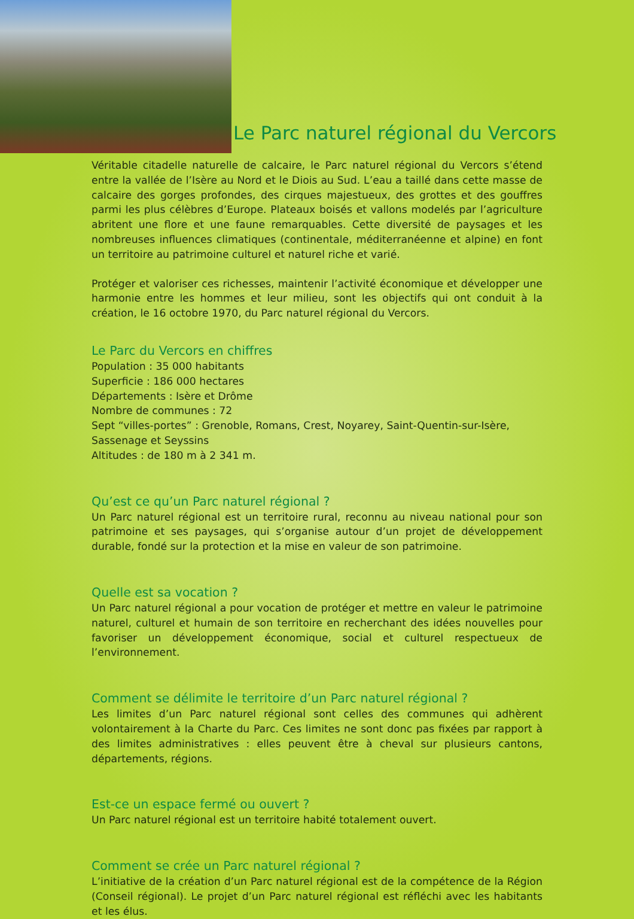Le Parc naturel régional du Vercors
Véritable citadelle naturelle de calcaire, le Parc naturel régional du Vercors s’étend entre la vallée de l’Isère au Nord et le Diois au Sud. L’eau a taillé dans cette masse de calcaire des gorges profondes, des cirques majestueux, des grottes et des gouffres parmi les plus célèbres d’Europe. Plateaux boisés et vallons modelés par l’agriculture abritent une flore et une faune remarquables. Cette diversité de paysages et les nombreuses influences climatiques (continentale, méditerranéenne et alpine) en font un territoire au patrimoine culturel et naturel riche et varié.
Protéger et valoriser ces richesses, maintenir l’activité économique et développer une harmonie entre les hommes et leur milieu, sont les objectifs qui ont conduit à la création, le 16 octobre 1970, du Parc naturel régional du Vercors.
Le Parc du Vercors en chiffres
Population : 35 000 habitants
Superficie : 186 000 hectares
Départements : Isère et Drôme
Nombre de communes : 72
Sept “villes-portes” : Grenoble, Romans, Crest, Noyarey, Saint-Quentin-sur-Isère, Sassenage et Seyssins
Altitudes : de 180 m à 2 341 m.
Qu’est ce qu’un Parc naturel régional ?
Un Parc naturel régional est un territoire rural, reconnu au niveau national pour son patrimoine et ses paysages, qui s’organise autour d’un projet de développement durable, fondé sur la protection et la mise en valeur de son patrimoine.
Quelle est sa vocation ?
Un Parc naturel régional a pour vocation de protéger et mettre en valeur le patrimoine naturel, culturel et humain de son territoire en recherchant des idées nouvelles pour favoriser un développement économique, social et culturel respectueux de l’environnement.
Comment se délimite le territoire d’un Parc naturel régional ?
Les limites d’un Parc naturel régional sont celles des communes qui adhèrent volontairement à la Charte du Parc. Ces limites ne sont donc pas fixées par rapport à des limites administratives : elles peuvent être à cheval sur plusieurs cantons, départements, régions.
Est-ce un espace fermé ou ouvert ?
Un Parc naturel régional est un territoire habité totalement ouvert.
Comment se crée un Parc naturel régional ?
L’initiative de la création d’un Parc naturel régional est de la compétence de la Région (Conseil régional). Le projet d’un Parc naturel régional est réfléchi avec les habitants et les élus.